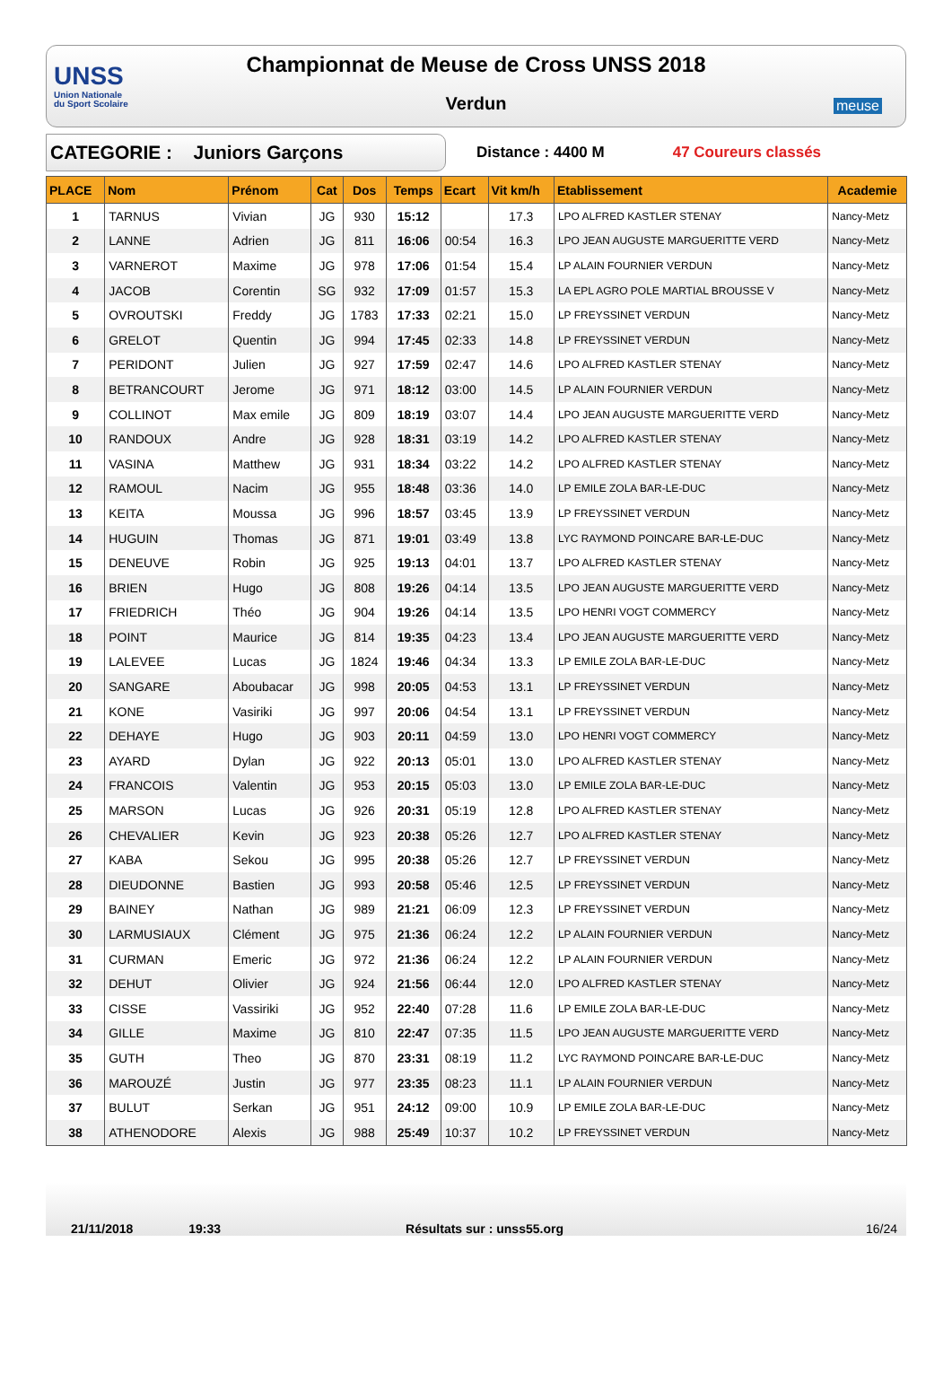UNSS
Union Nationale
du Sport Scolaire
Championnat de Meuse de Cross UNSS 2018
Verdun
meuse
CATEGORIE : Juniors Garçons
Distance : 4400 M 47 Coureurs classés
| PLACE | Nom | Prénom | Cat | Dos | Temps | Ecart | Vit km/h | Etablissement | Academie |
| --- | --- | --- | --- | --- | --- | --- | --- | --- | --- |
| 1 | TARNUS | Vivian | JG | 930 | 15:12 | | 17.3 | LPO ALFRED KASTLER STENAY | Nancy-Metz |
| 2 | LANNE | Adrien | JG | 811 | 16:06 | 00:54 | 16.3 | LPO JEAN AUGUSTE MARGUERITTE VERD | Nancy-Metz |
| 3 | VARNEROT | Maxime | JG | 978 | 17:06 | 01:54 | 15.4 | LP ALAIN FOURNIER VERDUN | Nancy-Metz |
| 4 | JACOB | Corentin | SG | 932 | 17:09 | 01:57 | 15.3 | LA EPL AGRO POLE MARTIAL BROUSSE V | Nancy-Metz |
| 5 | OVROUTSKI | Freddy | JG | 1783 | 17:33 | 02:21 | 15.0 | LP FREYSSINET VERDUN | Nancy-Metz |
| 6 | GRELOT | Quentin | JG | 994 | 17:45 | 02:33 | 14.8 | LP FREYSSINET VERDUN | Nancy-Metz |
| 7 | PERIDONT | Julien | JG | 927 | 17:59 | 02:47 | 14.6 | LPO ALFRED KASTLER STENAY | Nancy-Metz |
| 8 | BETRANCOURT | Jerome | JG | 971 | 18:12 | 03:00 | 14.5 | LP ALAIN FOURNIER VERDUN | Nancy-Metz |
| 9 | COLLINOT | Max emile | JG | 809 | 18:19 | 03:07 | 14.4 | LPO JEAN AUGUSTE MARGUERITTE VERD | Nancy-Metz |
| 10 | RANDOUX | Andre | JG | 928 | 18:31 | 03:19 | 14.2 | LPO ALFRED KASTLER STENAY | Nancy-Metz |
| 11 | VASINA | Matthew | JG | 931 | 18:34 | 03:22 | 14.2 | LPO ALFRED KASTLER STENAY | Nancy-Metz |
| 12 | RAMOUL | Nacim | JG | 955 | 18:48 | 03:36 | 14.0 | LP EMILE ZOLA BAR-LE-DUC | Nancy-Metz |
| 13 | KEITA | Moussa | JG | 996 | 18:57 | 03:45 | 13.9 | LP FREYSSINET VERDUN | Nancy-Metz |
| 14 | HUGUIN | Thomas | JG | 871 | 19:01 | 03:49 | 13.8 | LYC RAYMOND POINCARE BAR-LE-DUC | Nancy-Metz |
| 15 | DENEUVE | Robin | JG | 925 | 19:13 | 04:01 | 13.7 | LPO ALFRED KASTLER STENAY | Nancy-Metz |
| 16 | BRIEN | Hugo | JG | 808 | 19:26 | 04:14 | 13.5 | LPO JEAN AUGUSTE MARGUERITTE VERD | Nancy-Metz |
| 17 | FRIEDRICH | Théo | JG | 904 | 19:26 | 04:14 | 13.5 | LPO HENRI VOGT COMMERCY | Nancy-Metz |
| 18 | POINT | Maurice | JG | 814 | 19:35 | 04:23 | 13.4 | LPO JEAN AUGUSTE MARGUERITTE VERD | Nancy-Metz |
| 19 | LALEVEE | Lucas | JG | 1824 | 19:46 | 04:34 | 13.3 | LP EMILE ZOLA BAR-LE-DUC | Nancy-Metz |
| 20 | SANGARE | Aboubacar | JG | 998 | 20:05 | 04:53 | 13.1 | LP FREYSSINET VERDUN | Nancy-Metz |
| 21 | KONE | Vasiriki | JG | 997 | 20:06 | 04:54 | 13.1 | LP FREYSSINET VERDUN | Nancy-Metz |
| 22 | DEHAYE | Hugo | JG | 903 | 20:11 | 04:59 | 13.0 | LPO HENRI VOGT COMMERCY | Nancy-Metz |
| 23 | AYARD | Dylan | JG | 922 | 20:13 | 05:01 | 13.0 | LPO ALFRED KASTLER STENAY | Nancy-Metz |
| 24 | FRANCOIS | Valentin | JG | 953 | 20:15 | 05:03 | 13.0 | LP EMILE ZOLA BAR-LE-DUC | Nancy-Metz |
| 25 | MARSON | Lucas | JG | 926 | 20:31 | 05:19 | 12.8 | LPO ALFRED KASTLER STENAY | Nancy-Metz |
| 26 | CHEVALIER | Kevin | JG | 923 | 20:38 | 05:26 | 12.7 | LPO ALFRED KASTLER STENAY | Nancy-Metz |
| 27 | KABA | Sekou | JG | 995 | 20:38 | 05:26 | 12.7 | LP FREYSSINET VERDUN | Nancy-Metz |
| 28 | DIEUDONNE | Bastien | JG | 993 | 20:58 | 05:46 | 12.5 | LP FREYSSINET VERDUN | Nancy-Metz |
| 29 | BAINEY | Nathan | JG | 989 | 21:21 | 06:09 | 12.3 | LP FREYSSINET VERDUN | Nancy-Metz |
| 30 | LARMUSIAUX | Clément | JG | 975 | 21:36 | 06:24 | 12.2 | LP ALAIN FOURNIER VERDUN | Nancy-Metz |
| 31 | CURMAN | Emeric | JG | 972 | 21:36 | 06:24 | 12.2 | LP ALAIN FOURNIER VERDUN | Nancy-Metz |
| 32 | DEHUT | Olivier | JG | 924 | 21:56 | 06:44 | 12.0 | LPO ALFRED KASTLER STENAY | Nancy-Metz |
| 33 | CISSE | Vassiriki | JG | 952 | 22:40 | 07:28 | 11.6 | LP EMILE ZOLA BAR-LE-DUC | Nancy-Metz |
| 34 | GILLE | Maxime | JG | 810 | 22:47 | 07:35 | 11.5 | LPO JEAN AUGUSTE MARGUERITTE VERD | Nancy-Metz |
| 35 | GUTH | Theo | JG | 870 | 23:31 | 08:19 | 11.2 | LYC RAYMOND POINCARE BAR-LE-DUC | Nancy-Metz |
| 36 | MAROUZÉ | Justin | JG | 977 | 23:35 | 08:23 | 11.1 | LP ALAIN FOURNIER VERDUN | Nancy-Metz |
| 37 | BULUT | Serkan | JG | 951 | 24:12 | 09:00 | 10.9 | LP EMILE ZOLA BAR-LE-DUC | Nancy-Metz |
| 38 | ATHENODORE | Alexis | JG | 988 | 25:49 | 10:37 | 10.2 | LP FREYSSINET VERDUN | Nancy-Metz |
21/11/2018 19:33 Résultats sur : unss55.org 16/24